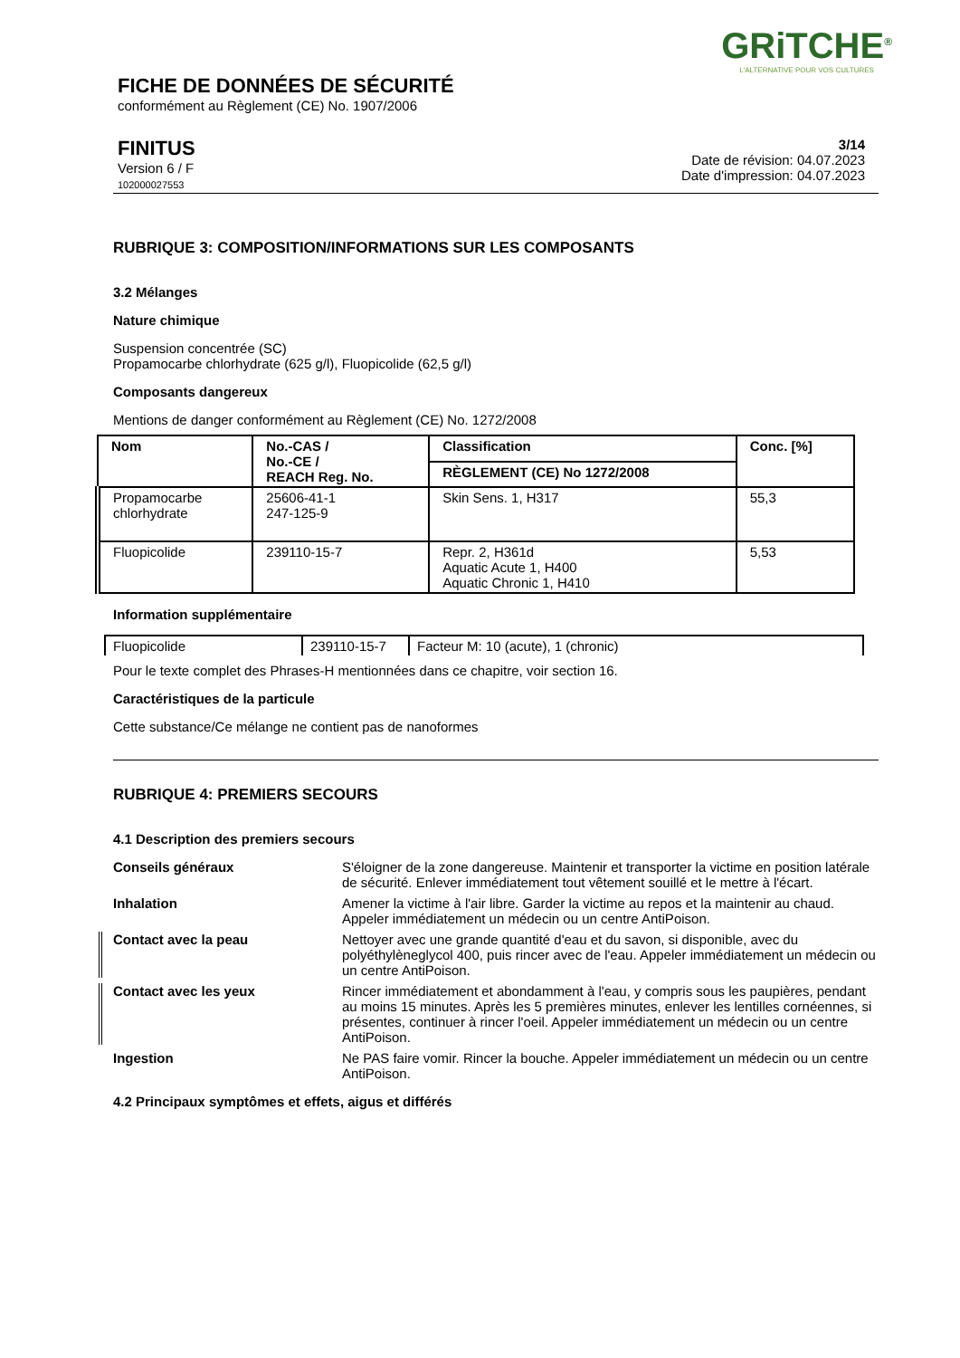GRiTCHE<sup>®</sup>
L'ALTERNATIVE POUR VOS CULTURES
FICHE DE DONNÉES DE SÉCURITÉ
conformément au Règlement (CE) No. 1907/2006
FINITUS
Version 6 / F
102000027553
3/14
Date de révision: 04.07.2023
Date d'impression: 04.07.2023
RUBRIQUE 3: COMPOSITION/INFORMATIONS SUR LES COMPOSANTS
3.2 Mélanges
Nature chimique
Suspension concentrée (SC)
Propamocarbe chlorhydrate (625 g/l), Fluopicolide (62,5 g/l)
Composants dangereux
Mentions de danger conformément au Règlement (CE) No. 1272/2008
| Nom | No.-CAS / No.-CE / REACH Reg. No. | Classification | Conc. [%] |
| --- | --- | --- | --- |
| | | RÈGLEMENT (CE) No 1272/2008 | |
| Propamocarbe chlorhydrate | 25606-41-1 247-125-9 | Skin Sens. 1, H317 | 55,3 |
| Fluopicolide | 239110-15-7 | Repr. 2, H361d Aquatic Acute 1, H400 Aquatic Chronic 1, H410 | 5,53 |
Information supplémentaire
| Fluopicolide | 239110-15-7 | Facteur M: 10 (acute), 1 (chronic) |
Pour le texte complet des Phrases-H mentionnées dans ce chapitre, voir section 16.
Caractéristiques de la particule
Cette substance/Ce mélange ne contient pas de nanoformes
RUBRIQUE 4: PREMIERS SECOURS
4.1 Description des premiers secours
Conseils généraux S'éloigner de la zone dangereuse. Maintenir et transporter la victime en position latérale de sécurité. Enlever immédiatement tout vêtement souillé et le mettre à l'écart.
Inhalation Amener la victime à l'air libre. Garder la victime au repos et la maintenir au chaud. Appeler immédiatement un médecin ou un centre AntiPoison.
Contact avec la peau Nettoyer avec une grande quantité d'eau et du savon, si disponible, avec du polyéthylèneglycol 400, puis rincer avec de l'eau. Appeler immédiatement un médecin ou un centre AntiPoison.
Contact avec les yeux Rincer immédiatement et abondamment à l'eau, y compris sous les paupières, pendant au moins 15 minutes. Après les 5 premières minutes, enlever les lentilles cornéennes, si présentes, continuer à rincer l'oeil. Appeler immédiatement un médecin ou un centre AntiPoison.
Ingestion Ne PAS faire vomir. Rincer la bouche. Appeler immédiatement un médecin ou un centre AntiPoison.
4.2 Principaux symptômes et effets, aigus et différés